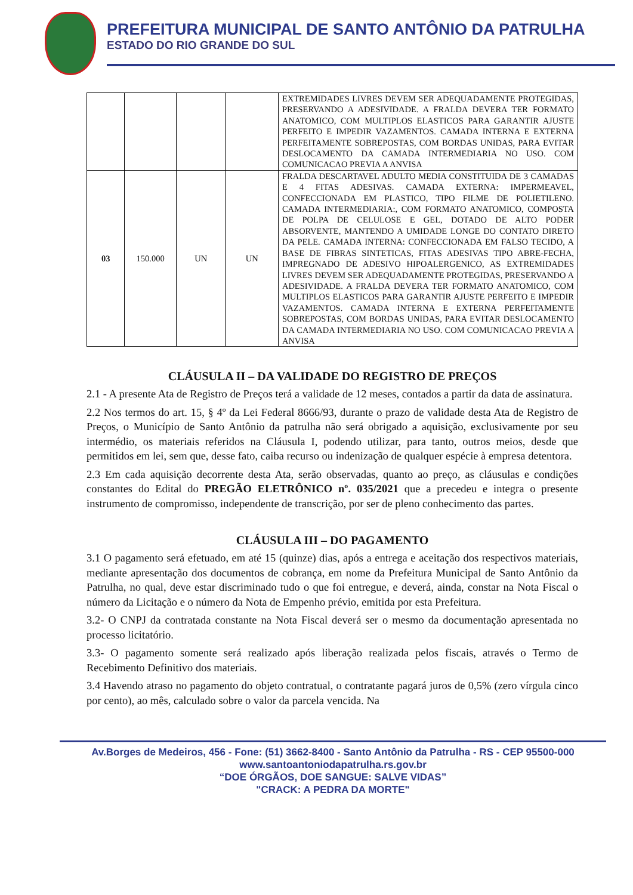PREFEITURA MUNICIPAL DE SANTO ANTÔNIO DA PATRULHA
ESTADO DO RIO GRANDE DO SUL
| | | | | EXTREMIDADES LIVRES DEVEM SER ADEQUADAMENTE PROTEGIDAS, PRESERVANDO A ADESIVIDADE. A FRALDA DEVERA TER FORMATO ANATOMICO, COM MULTIPLOS ELASTICOS PARA GARANTIR AJUSTE PERFEITO E IMPEDIR VAZAMENTOS. CAMADA INTERNA E EXTERNA PERFEITAMENTE SOBREPOSTAS, COM BORDAS UNIDAS, PARA EVITAR DESLOCAMENTO DA CAMADA INTERMEDIARIA NO USO. COM COMUNICACAO PREVIA A ANVISA |
| 03 | 150.000 | UN | UN | FRALDA DESCARTAVEL ADULTO MEDIA CONSTITUIDA DE 3 CAMADAS E 4 FITAS ADESIVAS. CAMADA EXTERNA: IMPERMEAVEL, CONFECCIONADA EM PLASTICO, TIPO FILME DE POLIETILENO. CAMADA INTERMEDIARIA:, COM FORMATO ANATOMICO, COMPOSTA DE POLPA DE CELULOSE E GEL, DOTADO DE ALTO PODER ABSORVENTE, MANTENDO A UMIDADE LONGE DO CONTATO DIRETO DA PELE. CAMADA INTERNA: CONFECCIONADA EM FALSO TECIDO, A BASE DE FIBRAS SINTETICAS, FITAS ADESIVAS TIPO ABRE-FECHA, IMPREGNADO DE ADESIVO HIPOALERGENICO, AS EXTREMIDADES LIVRES DEVEM SER ADEQUADAMENTE PROTEGIDAS, PRESERVANDO A ADESIVIDADE. A FRALDA DEVERA TER FORMATO ANATOMICO, COM MULTIPLOS ELASTICOS PARA GARANTIR AJUSTE PERFEITO E IMPEDIR VAZAMENTOS. CAMADA INTERNA E EXTERNA PERFEITAMENTE SOBREPOSTAS, COM BORDAS UNIDAS, PARA EVITAR DESLOCAMENTO DA CAMADA INTERMEDIARIA NO USO. COM COMUNICACAO PREVIA A ANVISA |
CLÁUSULA II – DA VALIDADE DO REGISTRO DE PREÇOS
2.1 - A presente Ata de Registro de Preços terá a validade de 12 meses, contados a partir da data de assinatura.
2.2 Nos termos do art. 15, § 4º da Lei Federal 8666/93, durante o prazo de validade desta Ata de Registro de Preços, o Município de Santo Antônio da patrulha não será obrigado a aquisição, exclusivamente por seu intermédio, os materiais referidos na Cláusula I, podendo utilizar, para tanto, outros meios, desde que permitidos em lei, sem que, desse fato, caiba recurso ou indenização de qualquer espécie à empresa detentora.
2.3 Em cada aquisição decorrente desta Ata, serão observadas, quanto ao preço, as cláusulas e condições constantes do Edital do PREGÃO ELETRÔNICO nº. 035/2021 que a precedeu e integra o presente instrumento de compromisso, independente de transcrição, por ser de pleno conhecimento das partes.
CLÁUSULA III – DO PAGAMENTO
3.1 O pagamento será efetuado, em até 15 (quinze) dias, após a entrega e aceitação dos respectivos materiais, mediante apresentação dos documentos de cobrança, em nome da Prefeitura Municipal de Santo Antônio da Patrulha, no qual, deve estar discriminado tudo o que foi entregue, e deverá, ainda, constar na Nota Fiscal o número da Licitação e o número da Nota de Empenho prévio, emitida por esta Prefeitura.
3.2- O CNPJ da contratada constante na Nota Fiscal deverá ser o mesmo da documentação apresentada no processo licitatório.
3.3- O pagamento somente será realizado após liberação realizada pelos fiscais, através o Termo de Recebimento Definitivo dos materiais.
3.4 Havendo atraso no pagamento do objeto contratual, o contratante pagará juros de 0,5% (zero vírgula cinco por cento), ao mês, calculado sobre o valor da parcela vencida. Na
Av.Borges de Medeiros, 456 - Fone: (51) 3662-8400 - Santo Antônio da Patrulha - RS - CEP 95500-000
www.santoantoniodapatrulha.rs.gov.br
“DOE ÓRGÃOS, DOE SANGUE: SALVE VIDAS”
"CRACK: A PEDRA DA MORTE"